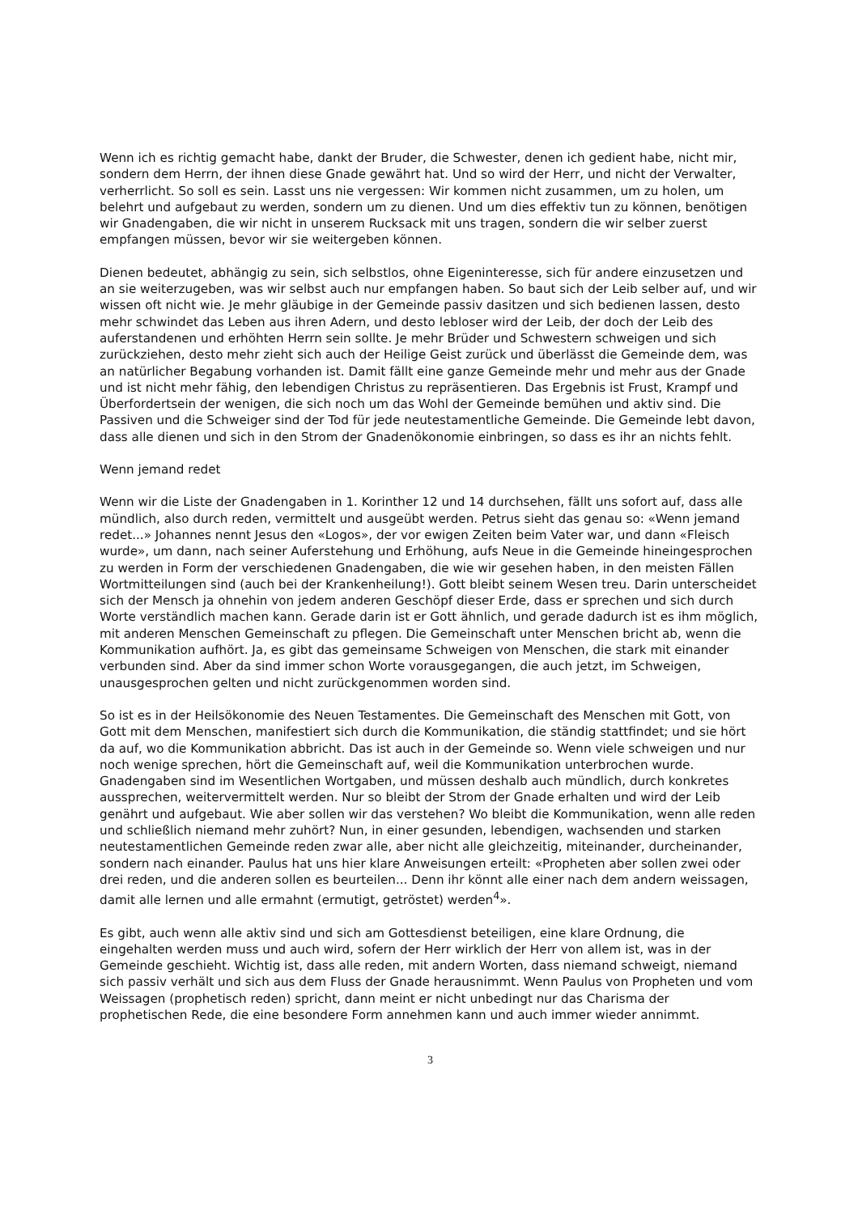Wenn ich es richtig gemacht habe, dankt der Bruder, die Schwester, denen ich gedient habe, nicht mir, sondern dem Herrn, der ihnen diese Gnade gewährt hat. Und so wird der Herr, und nicht der Verwalter, verherrlicht. So soll es sein. Lasst uns nie vergessen: Wir kommen nicht zusammen, um zu holen, um belehrt und aufgebaut zu werden, sondern um zu dienen. Und um dies effektiv tun zu können, benötigen wir Gnadengaben, die wir nicht in unserem Rucksack mit uns tragen, sondern die wir selber zuerst empfangen müssen, bevor wir sie weitergeben können.
Dienen bedeutet, abhängig zu sein, sich selbstlos, ohne Eigeninteresse, sich für andere einzusetzen und an sie weiterzugeben, was wir selbst auch nur empfangen haben. So baut sich der Leib selber auf, und wir wissen oft nicht wie. Je mehr gläubige in der Gemeinde passiv dasitzen und sich bedienen lassen, desto mehr schwindet das Leben aus ihren Adern, und desto lebloser wird der Leib, der doch der Leib des auferstandenen und erhöhten Herrn sein sollte. Je mehr Brüder und Schwestern schweigen und sich zurückziehen, desto mehr zieht sich auch der Heilige Geist zurück und überlässt die Gemeinde dem, was an natürlicher Begabung vorhanden ist. Damit fällt eine ganze Gemeinde mehr und mehr aus der Gnade und ist nicht mehr fähig, den lebendigen Christus zu repräsentieren. Das Ergebnis ist Frust, Krampf und Überfordertsein der wenigen, die sich noch um das Wohl der Gemeinde bemühen und aktiv sind. Die Passiven und die Schweiger sind der Tod für jede neutestamentliche Gemeinde. Die Gemeinde lebt davon, dass alle dienen und sich in den Strom der Gnadenökonomie einbringen, so dass es ihr an nichts fehlt.
Wenn jemand redet
Wenn wir die Liste der Gnadengaben in 1. Korinther 12 und 14 durchsehen, fällt uns sofort auf, dass alle mündlich, also durch reden, vermittelt und ausgeübt werden. Petrus sieht das genau so: «Wenn jemand redet...» Johannes nennt Jesus den «Logos», der vor ewigen Zeiten beim Vater war, und dann «Fleisch wurde», um dann, nach seiner Auferstehung und Erhöhung, aufs Neue in die Gemeinde hineingesprochen zu werden in Form der verschiedenen Gnadengaben, die wie wir gesehen haben, in den meisten Fällen Wortmitteilungen sind (auch bei der Krankenheilung!). Gott bleibt seinem Wesen treu. Darin unterscheidet sich der Mensch ja ohnehin von jedem anderen Geschöpf dieser Erde, dass er sprechen und sich durch Worte verständlich machen kann. Gerade darin ist er Gott ähnlich, und gerade dadurch ist es ihm möglich, mit anderen Menschen Gemeinschaft zu pflegen. Die Gemeinschaft unter Menschen bricht ab, wenn die Kommunikation aufhört. Ja, es gibt das gemeinsame Schweigen von Menschen, die stark mit einander verbunden sind. Aber da sind immer schon Worte vorausgegangen, die auch jetzt, im Schweigen, unausgesprochen gelten und nicht zurückgenommen worden sind.
So ist es in der Heilsökonomie des Neuen Testamentes. Die Gemeinschaft des Menschen mit Gott, von Gott mit dem Menschen, manifestiert sich durch die Kommunikation, die ständig stattfindet; und sie hört da auf, wo die Kommunikation abbricht. Das ist auch in der Gemeinde so. Wenn viele schweigen und nur noch wenige sprechen, hört die Gemeinschaft auf, weil die Kommunikation unterbrochen wurde. Gnadengaben sind im Wesentlichen Wortgaben, und müssen deshalb auch mündlich, durch konkretes aussprechen, weitervermittelt werden. Nur so bleibt der Strom der Gnade erhalten und wird der Leib genährt und aufgebaut. Wie aber sollen wir das verstehen? Wo bleibt die Kommunikation, wenn alle reden und schließlich niemand mehr zuhört? Nun, in einer gesunden, lebendigen, wachsenden und starken neutestamentlichen Gemeinde reden zwar alle, aber nicht alle gleichzeitig, miteinander, durcheinander, sondern nach einander. Paulus hat uns hier klare Anweisungen erteilt: «Propheten aber sollen zwei oder drei reden, und die anderen sollen es beurteilen... Denn ihr könnt alle einer nach dem andern weissagen, damit alle lernen und alle ermahnt (ermutigt, getröstet) werden<sup>4</sup>».
Es gibt, auch wenn alle aktiv sind und sich am Gottesdienst beteiligen, eine klare Ordnung, die eingehalten werden muss und auch wird, sofern der Herr wirklich der Herr von allem ist, was in der Gemeinde geschieht. Wichtig ist, dass alle reden, mit andern Worten, dass niemand schweigt, niemand sich passiv verhält und sich aus dem Fluss der Gnade herausnimmt. Wenn Paulus von Propheten und vom Weissagen (prophetisch reden) spricht, dann meint er nicht unbedingt nur das Charisma der prophetischen Rede, die eine besondere Form annehmen kann und auch immer wieder annimmt.
3